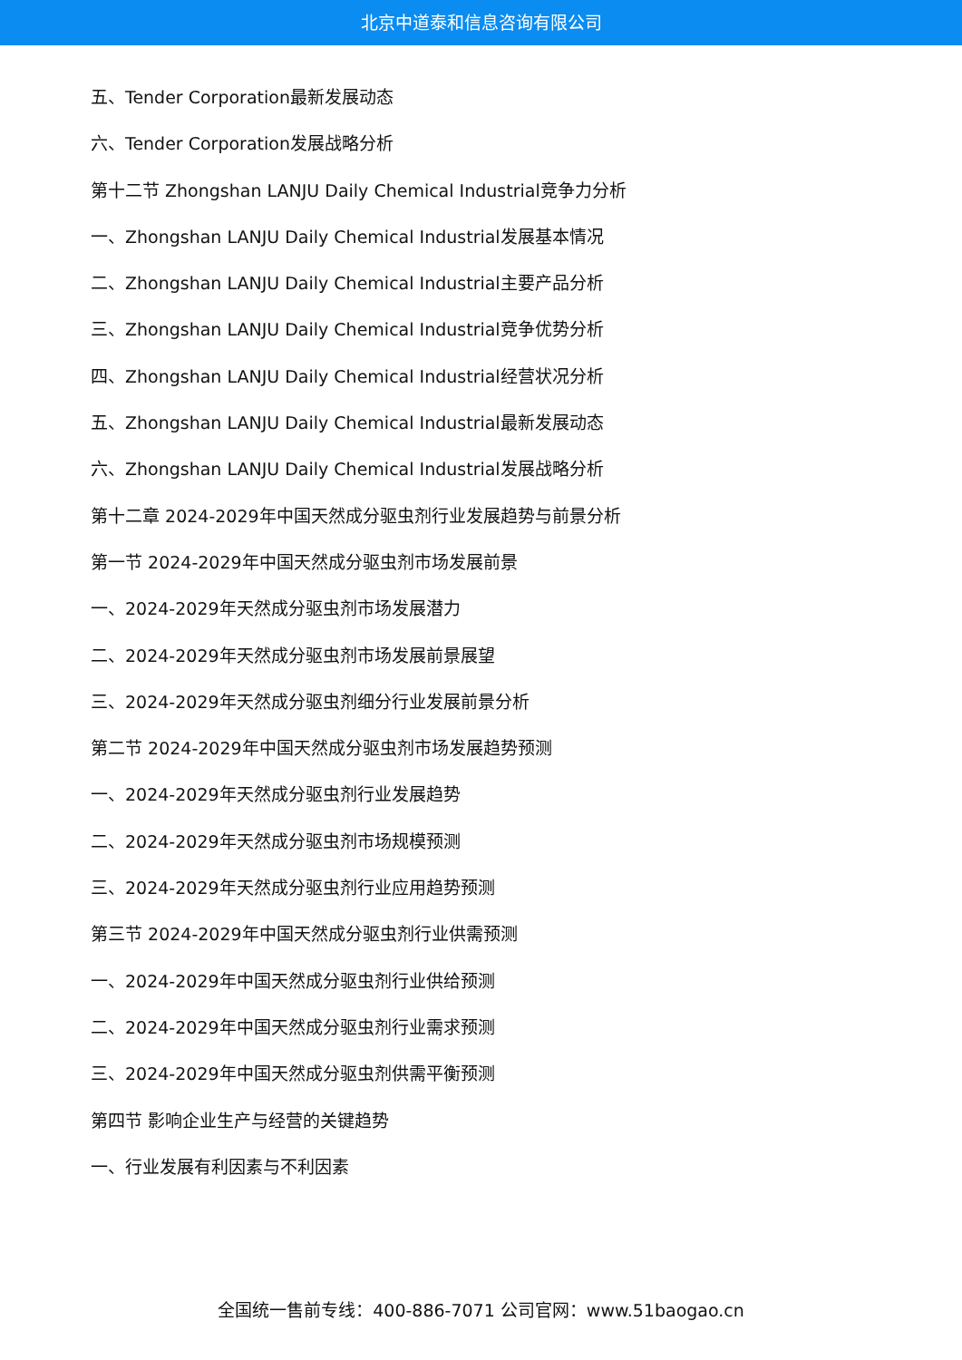北京中道泰和信息咨询有限公司
五、Tender Corporation最新发展动态
六、Tender Corporation发展战略分析
第十二节 Zhongshan LANJU Daily Chemical Industrial竞争力分析
一、Zhongshan LANJU Daily Chemical Industrial发展基本情况
二、Zhongshan LANJU Daily Chemical Industrial主要产品分析
三、Zhongshan LANJU Daily Chemical Industrial竞争优势分析
四、Zhongshan LANJU Daily Chemical Industrial经营状况分析
五、Zhongshan LANJU Daily Chemical Industrial最新发展动态
六、Zhongshan LANJU Daily Chemical Industrial发展战略分析
第十二章 2024-2029年中国天然成分驱虫剂行业发展趋势与前景分析
第一节 2024-2029年中国天然成分驱虫剂市场发展前景
一、2024-2029年天然成分驱虫剂市场发展潜力
二、2024-2029年天然成分驱虫剂市场发展前景展望
三、2024-2029年天然成分驱虫剂细分行业发展前景分析
第二节 2024-2029年中国天然成分驱虫剂市场发展趋势预测
一、2024-2029年天然成分驱虫剂行业发展趋势
二、2024-2029年天然成分驱虫剂市场规模预测
三、2024-2029年天然成分驱虫剂行业应用趋势预测
第三节 2024-2029年中国天然成分驱虫剂行业供需预测
一、2024-2029年中国天然成分驱虫剂行业供给预测
二、2024-2029年中国天然成分驱虫剂行业需求预测
三、2024-2029年中国天然成分驱虫剂供需平衡预测
第四节 影响企业生产与经营的关键趋势
一、行业发展有利因素与不利因素
全国统一售前专线：400-886-7071 公司官网：www.51baogao.cn